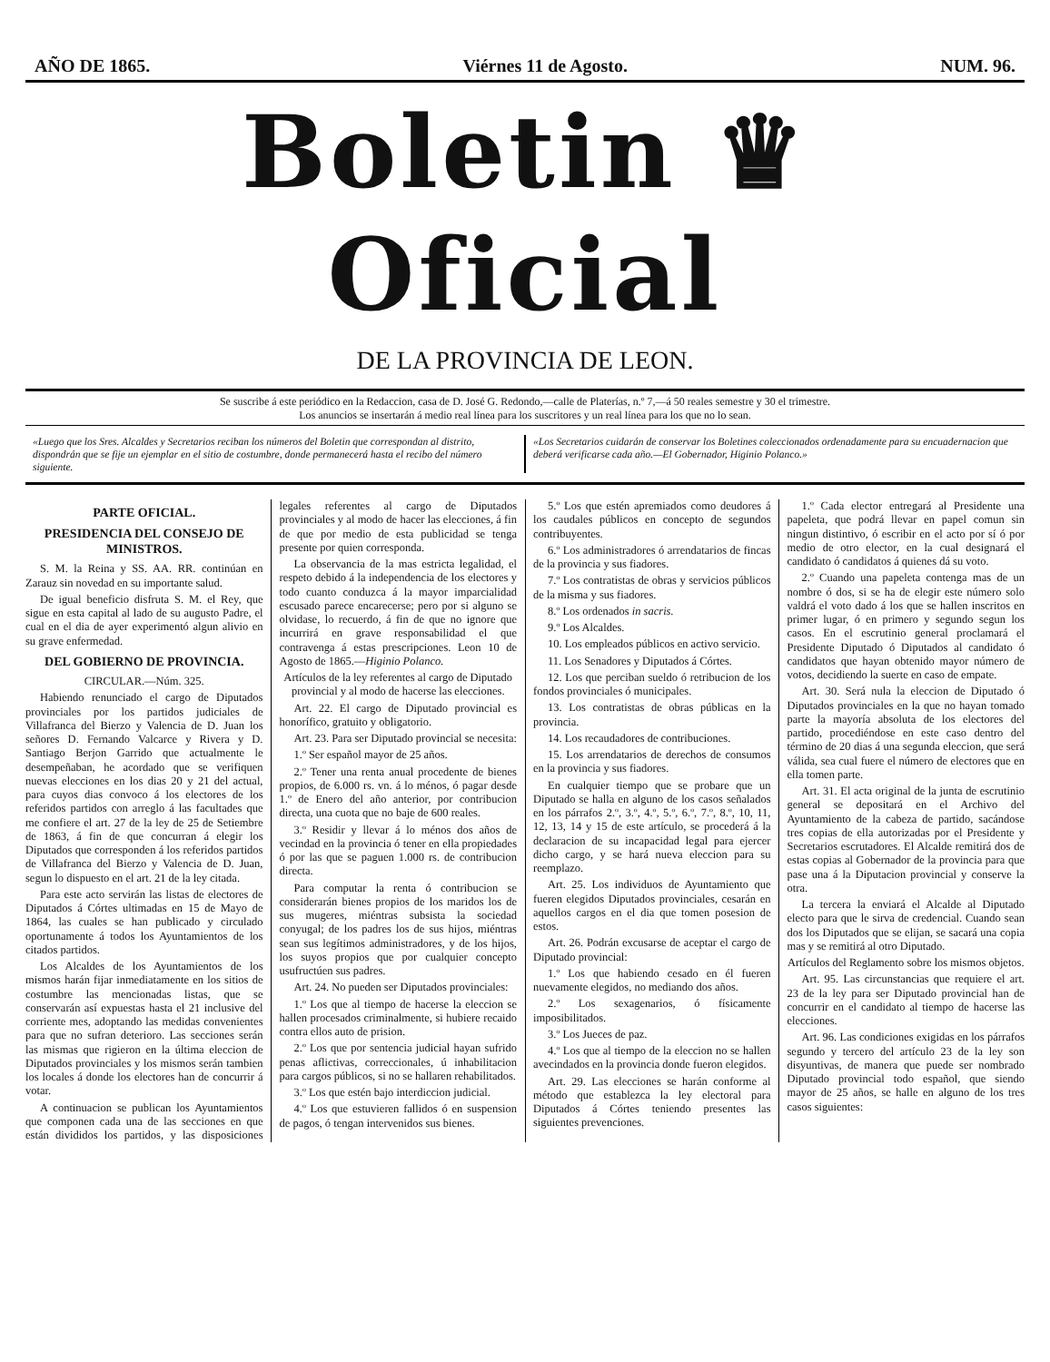AÑO DE 1865. Viérnes 11 de Agosto. NUM. 96.
Boletin ♛ Oficial
DE LA PROVINCIA DE LEON.
Se suscribe á este periódico en la Redaccion, casa de D. José G. Redondo,—calle de Platerías, n.º 7,—á 50 reales semestre y 30 el trimestre.
Los anuncios se insertarán á medio real línea para los suscritores y un real línea para los que no lo sean.
«Luego que los Sres. Alcaldes y Secretarios reciban los números del Boletin que correspondan al distrito, dispondrán que se fije un ejemplar en el sitio de costumbre, donde permanecerá hasta el recibo del número siguiente.
«Los Secretarios cuidarán de conservar los Boletines coleccionados ordenadamente para su encuadernacion que deberá verificarse cada año.—El Gobernador, Higinio Polanco.»
PARTE OFICIAL.
PRESIDENCIA DEL CONSEJO DE MINISTROS.
S. M. la Reina y SS. AA. RR. continúan en Zarauz sin novedad en su importante salud.
De igual beneficio disfruta S. M. el Rey, que sigue en esta capital al lado de su augusto Padre, el cual en el dia de ayer experimentó algun alivio en su grave enfermedad.
DEL GOBIERNO DE PROVINCIA.
CIRCULAR.—Núm. 325.
Habiendo renunciado el cargo de Diputados provinciales por los partidos judiciales de Villafranca del Bierzo y Valencia de D. Juan los señores D. Fernando Valcarce y Rivera y D. Santiago Berjon Garrido que actualmente le desempeñaban, he acordado que se verifiquen nuevas elecciones en los dias 20 y 21 del actual, para cuyos dias convoco á los electores de los referidos partidos con arreglo á las facultades que me confiere el art. 27 de la ley de 25 de Setiembre de 1863, á fin de que concurran á elegir los Diputados que corresponden á los referidos partidos de Villafranca del Bierzo y Valencia de D. Juan, segun lo dispuesto en el art. 21 de la ley citada.
Para este acto servirán las listas de electores de Diputados á Córtes ultimadas en 15 de Mayo de 1864, las cuales se han publicado y circulado oportunamente á todos los Ayuntamientos de los citados partidos.
Los Alcaldes de los Ayuntamientos de los mismos harán fijar inmediatamente en los sitios de costumbre las mencionadas listas, que se conservarán así expuestas hasta el 21 inclusive del corriente mes, adoptando las medidas convenientes para que no sufran deterioro. Las secciones serán las mismas que rigieron en la última eleccion de Diputados provinciales y los mismos serán tambien los locales á donde los electores han de concurrir á votar.
A continuacion se publican los Ayuntamientos que componen cada una de las secciones en que están divididos los partidos, y las disposiciones legales referentes al cargo de Diputados provinciales y al modo de hacer las elecciones, á fin de que por medio de esta publicidad se tenga presente por quien corresponda.
La observancia de la mas estricta legalidad, el respeto debido á la independencia de los electores y todo cuanto conduzca á la mayor imparcialidad escusado parece encarecerse; pero por si alguno se olvidase, lo recuerdo, á fin de que no ignore que incurrirá en grave responsabilidad el que contravenga á estas prescripciones. Leon 10 de Agosto de 1865.—Higinio Polanco.
Artículos de la ley referentes al cargo de Diputado provincial y al modo de hacerse las elecciones.
Art. 22. El cargo de Diputado provincial es honorífico, gratuito y obligatorio.
Art. 23. Para ser Diputado provincial se necesita:
1.º Ser español mayor de 25 años.
2.º Tener una renta anual procedente de bienes propios, de 6.000 rs. vn. á lo ménos, ó pagar desde 1.º de Enero del año anterior, por contribucion directa, una cuota que no baje de 600 reales.
3.º Residir y llevar á lo ménos dos años de vecindad en la provincia ó tener en ella propiedades ó por las que se paguen 1.000 rs. de contribucion directa.
Para computar la renta ó contribucion se considerarán bienes propios de los maridos los de sus mugeres, miéntras subsista la sociedad conyugal; de los padres los de sus hijos, miéntras sean sus legítimos administradores, y de los hijos, los suyos propios que por cualquier concepto usufructúen sus padres.
Art. 24. No pueden ser Diputados provinciales:
1.º Los que al tiempo de hacerse la eleccion se hallen procesados criminalmente, si hubiere recaido contra ellos auto de prision.
2.º Los que por sentencia judicial hayan sufrido penas aflictivas, correccionales, ú inhabilitacion para cargos públicos, si no se hallaren rehabilitados.
3.º Los que estén bajo interdiccion judicial.
4.º Los que estuvieren fallidos ó en suspension de pagos, ó tengan intervenidos sus bienes.
5.º Los que estén apremiados como deudores á los caudales públicos en concepto de segundos contribuyentes.
6.º Los administradores ó arrendatarios de fincas de la provincia y sus fiadores.
7.º Los contratistas de obras y servicios públicos de la misma y sus fiadores.
8.º Los ordenados in sacris.
9.º Los Alcaldes.
10. Los empleados públicos en activo servicio.
11. Los Senadores y Diputados á Córtes.
12. Los que perciban sueldo ó retribucion de los fondos provinciales ó municipales.
13. Los contratistas de obras públicas en la provincia.
14. Los recaudadores de contribuciones.
15. Los arrendatarios de derechos de consumos en la provincia y sus fiadores.
En cualquier tiempo que se probare que un Diputado se halla en alguno de los casos señalados en los párrafos 2.º, 3.º, 4.º, 5.º, 6.º, 7.º, 8.º, 10, 11, 12, 13, 14 y 15 de este artículo, se procederá á la declaracion de su incapacidad legal para ejercer dicho cargo, y se hará nueva eleccion para su reemplazo.
Art. 25. Los individuos de Ayuntamiento que fueren elegidos Diputados provinciales, cesarán en aquellos cargos en el dia que tomen posesion de estos.
Art. 26. Podrán excusarse de aceptar el cargo de Diputado provincial:
1.º Los que habiendo cesado en él fueren nuevamente elegidos, no mediando dos años.
2.º Los sexagenarios, ó físicamente imposibilitados.
3.º Los Jueces de paz.
4.º Los que al tiempo de la eleccion no se hallen avecindados en la provincia donde fueron elegidos.
Art. 29. Las elecciones se harán conforme al método que establezca la ley electoral para Diputados á Córtes teniendo presentes las siguientes prevenciones.
1.º Cada elector entregará al Presidente una papeleta, que podrá llevar en papel comun sin ningun distintivo, ó escribir en el acto por sí ó por medio de otro elector, en la cual designará el candidato ó candidatos á quienes dá su voto.
2.º Cuando una papeleta contenga mas de un nombre ó dos, si se ha de elegir este número solo valdrá el voto dado á los que se hallen inscritos en primer lugar, ó en primero y segundo segun los casos. En el escrutinio general proclamará el Presidente Diputado ó Diputados al candidato ó candidatos que hayan obtenido mayor número de votos, decidiendo la suerte en caso de empate.
Art. 30. Será nula la eleccion de Diputado ó Diputados provinciales en la que no hayan tomado parte la mayoría absoluta de los electores del partido, procediéndose en este caso dentro del término de 20 dias á una segunda eleccion, que será válida, sea cual fuere el número de electores que en ella tomen parte.
Art. 31. El acta original de la junta de escrutinio general se depositará en el Archivo del Ayuntamiento de la cabeza de partido, sacándose tres copias de ella autorizadas por el Presidente y Secretarios escrutadores. El Alcalde remitirá dos de estas copias al Gobernador de la provincia para que pase una á la Diputacion provincial y conserve la otra.
La tercera la enviará el Alcalde al Diputado electo para que le sirva de credencial. Cuando sean dos los Diputados que se elijan, se sacará una copia mas y se remitirá al otro Diputado.
Artículos del Reglamento sobre los mismos objetos.
Art. 95. Las circunstancias que requiere el art. 23 de la ley para ser Diputado provincial han de concurrir en el candidato al tiempo de hacerse las elecciones.
Art. 96. Las condiciones exigidas en los párrafos segundo y tercero del artículo 23 de la ley son disyuntivas, de manera que puede ser nombrado Diputado provincial todo español, que siendo mayor de 25 años, se halle en alguno de los tres casos siguientes: